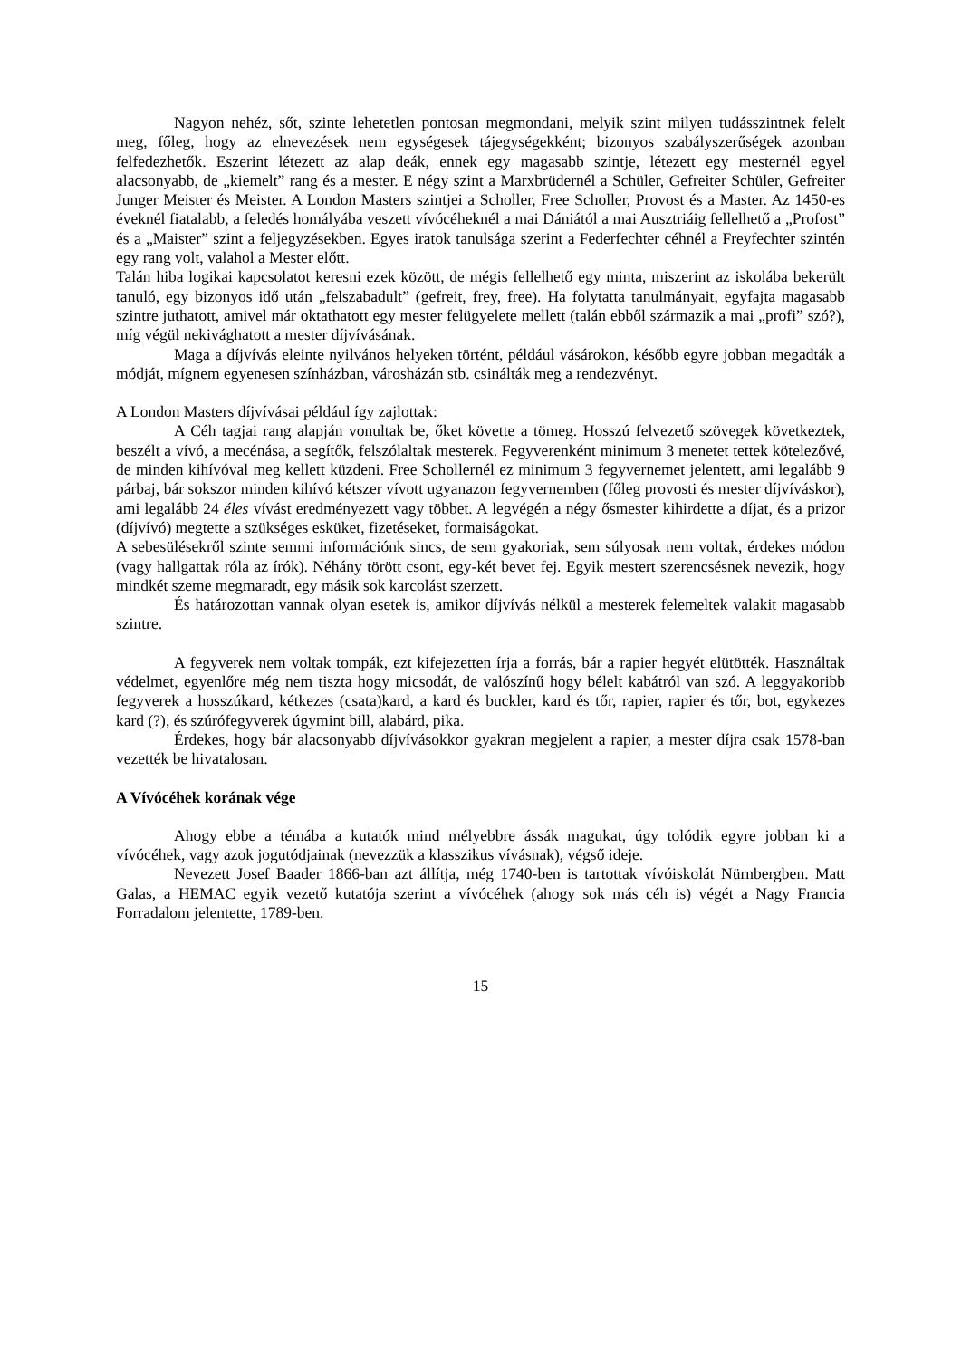Nagyon nehéz, sőt, szinte lehetetlen pontosan megmondani, melyik szint milyen tudásszintnek felelt meg, főleg, hogy az elnevezések nem egységesek tájegységekként; bizonyos szabályszerűségek azonban felfedezhetők. Eszerint létezett az alap deák, ennek egy magasabb szintje, létezett egy mesternél egyel alacsonyabb, de „kiemelt” rang és a mester. E négy szint a Marxbrüdernél a Schüler, Gefreiter Schüler, Gefreiter Junger Meister és Meister. A London Masters szintjei a Scholler, Free Scholler, Provost és a Master. Az 1450-es éveknél fiatalabb, a feledés homályába veszett vívócéheknél a mai Dániától a mai Ausztriáig fellelhető a „Profost” és a „Maister” szint a feljegyzésekben. Egyes iratok tanulsága szerint a Federfechter céhnél a Freyfechter szintén egy rang volt, valahol a Mester előtt.
Talán hiba logikai kapcsolatot keresni ezek között, de mégis fellelhető egy minta, miszerint az iskolába bekerült tanuló, egy bizonyos idő után „felszabadult” (gefreit, frey, free). Ha folytatta tanulmányait, egyfajta magasabb szintre juthatott, amivel már oktathatott egy mester felügyelete mellett (talán ebből származik a mai „profi” szó?), míg végül nekivághatott a mester díjvívásának.
Maga a díjvívás eleinte nyilvános helyeken történt, például vásárokon, később egyre jobban megadták a módját, mígnem egyenesen színházban, városházán stb. csinálták meg a rendezvényt.
A London Masters díjvívásai például így zajlottak:
A Céh tagjai rang alapján vonultak be, őket követte a tömeg. Hosszú felvezető szövegek következtek, beszélt a vívó, a mecénása, a segítők, felszólaltak mesterek. Fegyverenként minimum 3 menetet tettek kötelezővé, de minden kihívóval meg kellett küzdeni. Free Schollernél ez minimum 3 fegyvernemet jelentett, ami legalább 9 párbaj, bár sokszor minden kihívó kétszer vívott ugyanazon fegyvernemben (főleg provosti és mester díjvíváskor), ami legalább 24 éles vívást eredményezett vagy többet. A legvégén a négy ősmester kihirdette a díjat, és a prizor (díjvívó) megtette a szükséges esküket, fizetéseket, formaiságokat.
A sebesülésekről szinte semmi információnk sincs, de sem gyakoriak, sem súlyosak nem voltak, érdekes módon (vagy hallgattak róla az írók). Néhány törött csont, egy-két bevet fej. Egyik mestert szerencsésnek nevezik, hogy mindkét szeme megmaradt, egy másik sok karcolást szerzett.
És határozottan vannak olyan esetek is, amikor díjvívás nélkül a mesterek felemeltek valakit magasabb szintre.
A fegyverek nem voltak tompák, ezt kifejezetten írja a forrás, bár a rapier hegyét elütötték. Használtak védelmet, egyenlőre még nem tiszta hogy micsodát, de valószínű hogy bélelt kabátról van szó. A leggyakoribb fegyverek a hosszúkard, kétkezes (csata)kard, a kard és buckler, kard és tőr, rapier, rapier és tőr, bot, egykezes kard (?), és szúrófegyverek úgymint bill, alabárd, pika.
Érdekes, hogy bár alacsonyabb díjvívásokkor gyakran megjelent a rapier, a mester díjra csak 1578-ban vezették be hivatalosan.
A Vívócéhek korának vége
Ahogy ebbe a témába a kutatók mind mélyebbre ássák magukat, úgy tolódik egyre jobban ki a vívócéhek, vagy azok jogutódjainak (nevezzük a klasszikus vívásnak), végső ideje.
Nevezett Josef Baader 1866-ban azt állítja, még 1740-ben is tartottak vívóiskolát Nürnbergben. Matt Galas, a HEMAC egyik vezető kutatója szerint a vívócéhek (ahogy sok más céh is) végét a Nagy Francia Forradalom jelentette, 1789-ben.
15